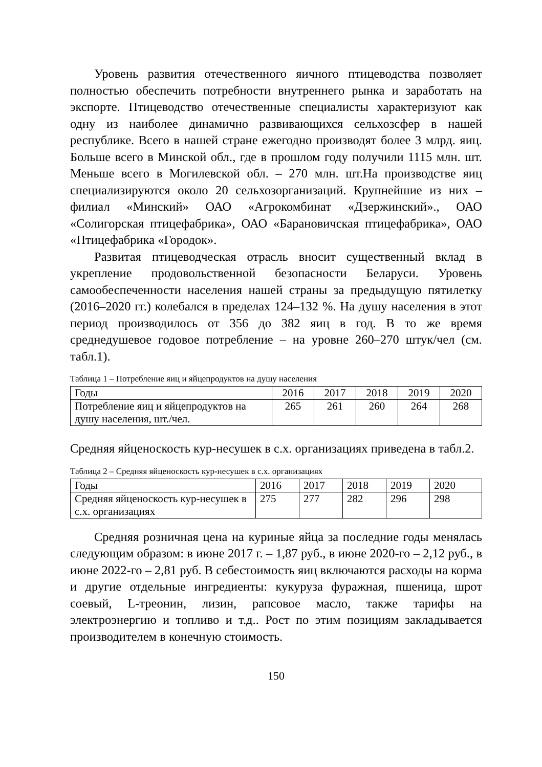Уровень развития отечественного яичного птицеводства позволяет полностью обеспечить потребности внутреннего рынка и заработать на экспорте. Птицеводство отечественные специалисты характеризуют как одну из наиболее динамично развивающихся сельхозсфер в нашей республике. Всего в нашей стране ежегодно производят более 3 млрд. яиц. Больше всего в Минской обл., где в прошлом году получили 1115 млн. шт. Меньше всего в Могилевской обл. – 270 млн. шт.На производстве яиц специализируются около 20 сельхозорганизаций. Крупнейшие из них – филиал «Минский» ОАО «Агрокомбинат «Дзержинский»., ОАО «Солигорская птицефабрика», ОАО «Барановичская птицефабрика», ОАО «Птицефабрика «Городок».
Развитая птицеводческая отрасль вносит существенный вклад в укрепление продовольственной безопасности Беларуси. Уровень самообеспеченности населения нашей страны за предыдущую пятилетку (2016–2020 гг.) колебался в пределах 124–132 %. На душу населения в этот период производилось от 356 до 382 яиц в год. В то же время среднедушевое годовое потребление – на уровне 260–270 штук/чел (см. табл.1).
Таблица 1 – Потребление яиц и яйцепродуктов на душу населения
| Годы | 2016 | 2017 | 2018 | 2019 | 2020 |
| Потребление яиц и яйцепродуктов на душу населения, шт./чел. | 265 | 261 | 260 | 264 | 268 |
Средняя яйценоскость кур-несушек в с.х. организациях приведена в табл.2.
Таблица 2 – Средняя яйценоскость кур-несушек в с.х. организациях
| Годы | 2016 | 2017 | 2018 | 2019 | 2020 |
| Средняя яйценоскость кур-несушек в с.х. организациях | 275 | 277 | 282 | 296 | 298 |
Средняя розничная цена на куриные яйца за последние годы менялась следующим образом: в июне 2017 г. – 1,87 руб., в июне 2020-го – 2,12 руб., в июне 2022-го – 2,81 руб. В себестоимость яиц включаются расходы на корма и другие отдельные ингредиенты: кукуруза фуражная, пшеница, шрот соевый, L-треонин, лизин, рапсовое масло, также тарифы на электроэнергию и топливо и т.д.. Рост по этим позициям закладывается производителем в конечную стоимость.
150